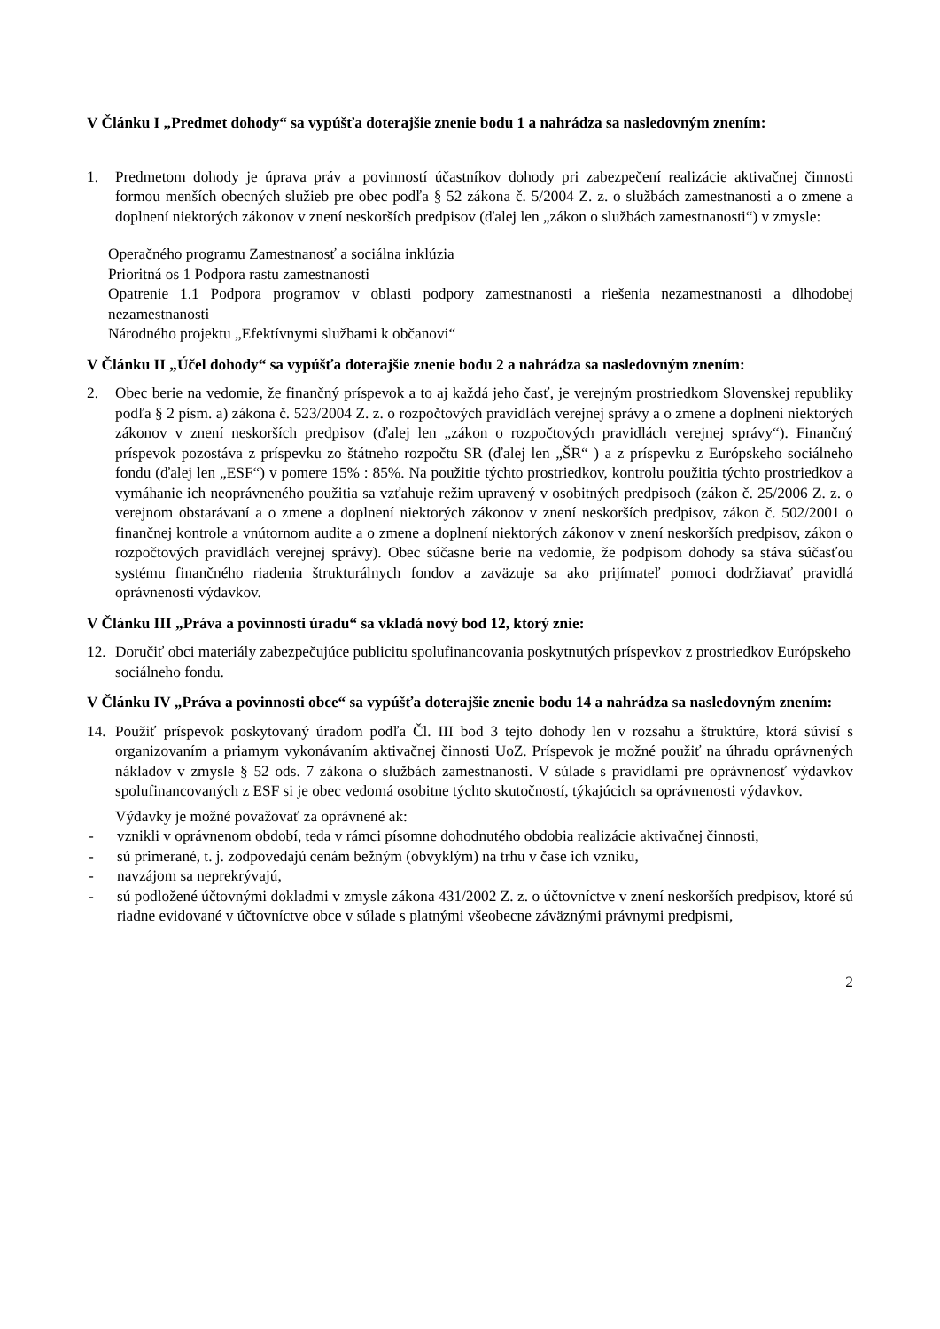V Článku I „Predmet dohody“ sa vypúšťa doterajšie znenie bodu 1 a nahrádza sa nasledovným znením:
1. Predmetom dohody je úprava práv a povinností účastníkov dohody pri zabezpečení realizácie aktivačnej činnosti formou menších obecných služieb pre obec podľa § 52 zákona č. 5/2004 Z. z. o službách zamestnanosti a o zmene a doplnení niektorých zákonov v znení neskorších predpisov (ďalej len „zákon o službách zamestnanosti“) v zmysle:
Operačného programu Zamestnanosť a sociálna inklúzia
Prioritná os 1 Podpora rastu zamestnanosti
Opatrenie 1.1 Podpora programov v oblasti podpory zamestnanosti a riešenia nezamestnanosti a dlhodobej nezamestnanosti
Národného projektu „Efektívnymi službami k občanovi“
V Článku II „Účel dohody“ sa vypúšťa doterajšie znenie bodu 2 a nahrádza sa nasledovným znením:
2. Obec berie na vedomie, že finančný príspevok a to aj každá jeho časť, je verejným prostriedkom Slovenskej republiky podľa § 2 písm. a) zákona č. 523/2004 Z. z. o rozpočtových pravidlách verejnej správy a o zmene a doplnení niektorých zákonov v znení neskorších predpisov (ďalej len „zákon o rozpočtových pravidlách verejnej správy“). Finančný príspevok pozostáva z príspevku zo štátneho rozpočtu SR (ďalej len „ŠR“ ) a z príspevku z Európskeho sociálneho fondu (ďalej len „ESF“) v pomere 15% : 85%. Na použitie týchto prostriedkov, kontrolu použitia týchto prostriedkov a vymáhanie ich neoprávneného použitia sa vzťahuje režim upravený v osobitných predpisoch (zákon č. 25/2006 Z. z. o verejnom obstarávaní a o zmene a doplnení niektorých zákonov v znení neskorších predpisov, zákon č. 502/2001 o finančnej kontrole a vnútornom audite a o zmene a doplnení niektorých zákonov v znení neskorších predpisov, zákon o rozpočtových pravidlách verejnej správy). Obec súčasne berie na vedomie, že podpisom dohody sa stáva súčasťou systému finančného riadenia štrukturálnych fondov a zaväzuje sa ako prijímateľ pomoci dodržiavať pravidlá oprávnenosti výdavkov.
V Článku III „Práva a povinnosti úradu“ sa vkladá nový bod 12, ktorý znie:
12. Doručiť obci materiály zabezpečujúce publicitu spolufinancovania poskytnutých príspevkov z prostriedkov Európskeho sociálneho fondu.
V Článku IV „Práva a povinnosti obce“ sa vypúšťa doterajšie znenie bodu 14 a nahrádza sa nasledovným znením:
14. Použiť príspevok poskytovaný úradom podľa Čl. III bod 3 tejto dohody len v rozsahu a štruktúre, ktorá súvisí s organizovaním a priamym vykonávaním aktivačnej činnosti UoZ. Príspevok je možné použiť na úhradu oprávnených nákladov v zmysle § 52 ods. 7 zákona o službách zamestnanosti. V súlade s pravidlami pre oprávnenosť výdavkov spolufinancovaných z ESF si je obec vedomá osobitne týchto skutočností, týkajúcich sa oprávnenosti výdavkov.
Výdavky je možné považovať za oprávnené ak:
- vznikli v oprávnenom období, teda v rámci písomne dohodnutého obdobia realizácie aktivačnej činnosti,
- sú primerané, t. j. zodpovedajú cenám bežným (obvyklým) na trhu v čase ich vzniku,
- navzájom sa neprekrývajú,
- sú podložené účtovnými dokladmi v zmysle zákona 431/2002 Z. z. o účtovníctve v znení neskorších predpisov, ktoré sú riadne evidované v účtovníctve obce v súlade s platnými všeobecne záväznými právnymi predpismi,
2